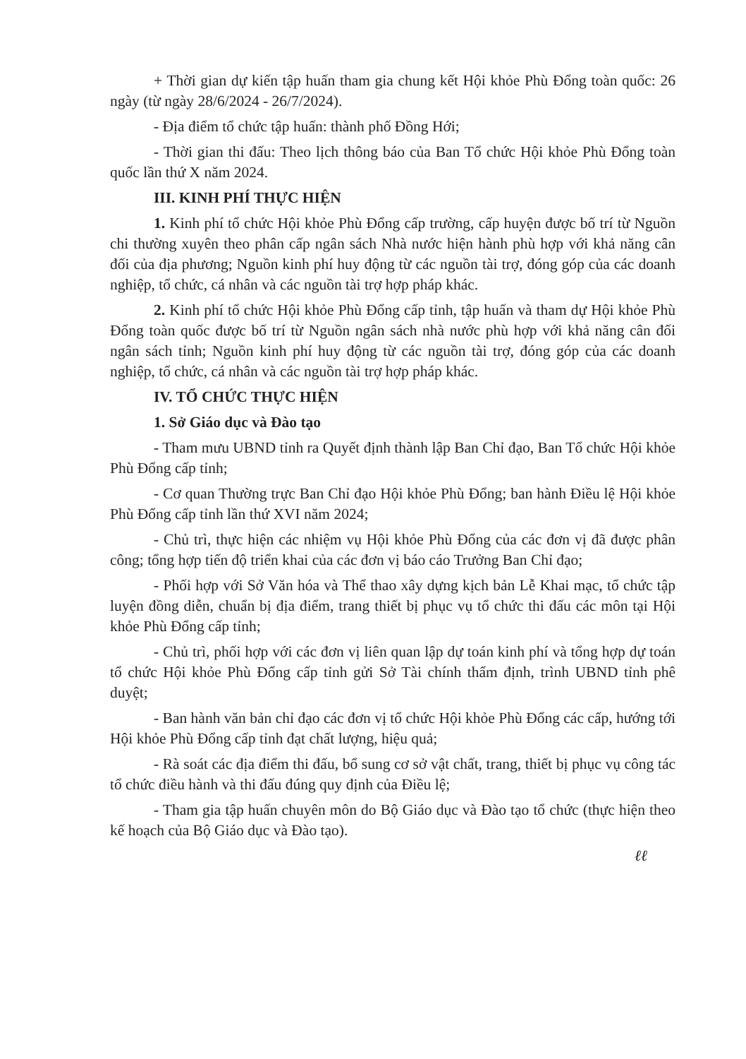+ Thời gian dự kiến tập huấn tham gia chung kết Hội khỏe Phù Đổng toàn quốc: 26 ngày (từ ngày 28/6/2024 - 26/7/2024).
- Địa điểm tổ chức tập huấn: thành phố Đồng Hới;
- Thời gian thi đấu: Theo lịch thông báo của Ban Tổ chức Hội khỏe Phù Đổng toàn quốc lần thứ X năm 2024.
III. KINH PHÍ THỰC HIỆN
1. Kinh phí tổ chức Hội khỏe Phù Đổng cấp trường, cấp huyện được bố trí từ Nguồn chi thường xuyên theo phân cấp ngân sách Nhà nước hiện hành phù hợp với khả năng cân đối của địa phương; Nguồn kinh phí huy động từ các nguồn tài trợ, đóng góp của các doanh nghiệp, tổ chức, cá nhân và các nguồn tài trợ hợp pháp khác.
2. Kinh phí tổ chức Hội khỏe Phù Đổng cấp tỉnh, tập huấn và tham dự Hội khỏe Phù Đổng toàn quốc được bố trí từ Nguồn ngân sách nhà nước phù hợp với khả năng cân đối ngân sách tỉnh; Nguồn kinh phí huy động từ các nguồn tài trợ, đóng góp của các doanh nghiệp, tổ chức, cá nhân và các nguồn tài trợ hợp pháp khác.
IV. TỔ CHỨC THỰC HIỆN
1. Sở Giáo dục và Đào tạo
- Tham mưu UBND tỉnh ra Quyết định thành lập Ban Chỉ đạo, Ban Tổ chức Hội khỏe Phù Đổng cấp tỉnh;
- Cơ quan Thường trực Ban Chỉ đạo Hội khỏe Phù Đổng; ban hành Điều lệ Hội khỏe Phù Đổng cấp tỉnh lần thứ XVI năm 2024;
- Chủ trì, thực hiện các nhiệm vụ Hội khỏe Phù Đổng của các đơn vị đã được phân công; tổng hợp tiến độ triển khai của các đơn vị báo cáo Trưởng Ban Chỉ đạo;
- Phối hợp với Sở Văn hóa và Thể thao xây dựng kịch bản Lễ Khai mạc, tổ chức tập luyện đồng diễn, chuẩn bị địa điểm, trang thiết bị phục vụ tổ chức thi đấu các môn tại Hội khỏe Phù Đổng cấp tỉnh;
- Chủ trì, phối hợp với các đơn vị liên quan lập dự toán kinh phí và tổng hợp dự toán tổ chức Hội khỏe Phù Đổng cấp tỉnh gửi Sở Tài chính thẩm định, trình UBND tỉnh phê duyệt;
- Ban hành văn bản chỉ đạo các đơn vị tổ chức Hội khỏe Phù Đổng các cấp, hướng tới Hội khỏe Phù Đổng cấp tỉnh đạt chất lượng, hiệu quả;
- Rà soát các địa điểm thi đấu, bổ sung cơ sở vật chất, trang, thiết bị phục vụ công tác tổ chức điều hành và thi đấu đúng quy định của Điều lệ;
- Tham gia tập huấn chuyên môn do Bộ Giáo dục và Đào tạo tổ chức (thực hiện theo kế hoạch của Bộ Giáo dục và Đào tạo).
ℓℓ